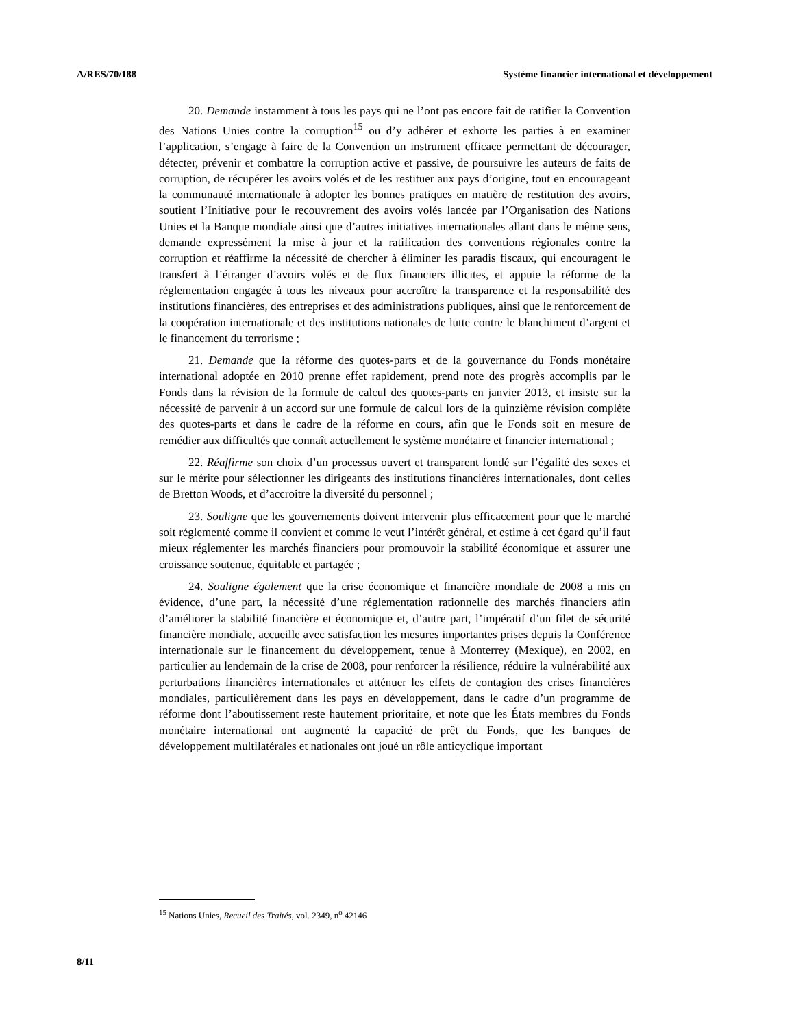A/RES/70/188 Système financier international et développement
20. Demande instamment à tous les pays qui ne l’ont pas encore fait de ratifier la Convention des Nations Unies contre la corruption<sup>15</sup> ou d’y adhérer et exhorte les parties à en examiner l’application, s’engage à faire de la Convention un instrument efficace permettant de décourager, détecter, prévenir et combattre la corruption active et passive, de poursuivre les auteurs de faits de corruption, de récupérer les avoirs volés et de les restituer aux pays d’origine, tout en encourageant la communauté internationale à adopter les bonnes pratiques en matière de restitution des avoirs, soutient l’Initiative pour le recouvrement des avoirs volés lancée par l’Organisation des Nations Unies et la Banque mondiale ainsi que d’autres initiatives internationales allant dans le même sens, demande expressément la mise à jour et la ratification des conventions régionales contre la corruption et réaffirme la nécessité de chercher à éliminer les paradis fiscaux, qui encouragent le transfert à l’étranger d’avoirs volés et de flux financiers illicites, et appuie la réforme de la réglementation engagée à tous les niveaux pour accroître la transparence et la responsabilité des institutions financières, des entreprises et des administrations publiques, ainsi que le renforcement de la coopération internationale et des institutions nationales de lutte contre le blanchiment d’argent et le financement du terrorisme ;
21. Demande que la réforme des quotes-parts et de la gouvernance du Fonds monétaire international adoptée en 2010 prenne effet rapidement, prend note des progrès accomplis par le Fonds dans la révision de la formule de calcul des quotes-parts en janvier 2013, et insiste sur la nécessité de parvenir à un accord sur une formule de calcul lors de la quinzième révision complète des quotes-parts et dans le cadre de la réforme en cours, afin que le Fonds soit en mesure de remédier aux difficultés que connaît actuellement le système monétaire et financier international ;
22. Réaffirme son choix d’un processus ouvert et transparent fondé sur l’égalité des sexes et sur le mérite pour sélectionner les dirigeants des institutions financières internationales, dont celles de Bretton Woods, et d’accroitre la diversité du personnel ;
23. Souligne que les gouvernements doivent intervenir plus efficacement pour que le marché soit réglementé comme il convient et comme le veut l’intérêt général, et estime à cet égard qu’il faut mieux réglementer les marchés financiers pour promouvoir la stabilité économique et assurer une croissance soutenue, équitable et partagée ;
24. Souligne également que la crise économique et financière mondiale de 2008 a mis en évidence, d’une part, la nécessité d’une réglementation rationnelle des marchés financiers afin d’améliorer la stabilité financière et économique et, d’autre part, l’impératif d’un filet de sécurité financière mondiale, accueille avec satisfaction les mesures importantes prises depuis la Conférence internationale sur le financement du développement, tenue à Monterrey (Mexique), en 2002, en particulier au lendemain de la crise de 2008, pour renforcer la résilience, réduire la vulnérabilité aux perturbations financières internationales et atténuer les effets de contagion des crises financières mondiales, particulièrement dans les pays en développement, dans le cadre d’un programme de réforme dont l’aboutissement reste hautement prioritaire, et note que les États membres du Fonds monétaire international ont augmenté la capacité de prêt du Fonds, que les banques de développement multilatérales et nationales ont joué un rôle anticyclique important
<sup>15</sup> Nations Unies, Recueil des Traités, vol. 2349, n<sup>o</sup> 42146
8/11